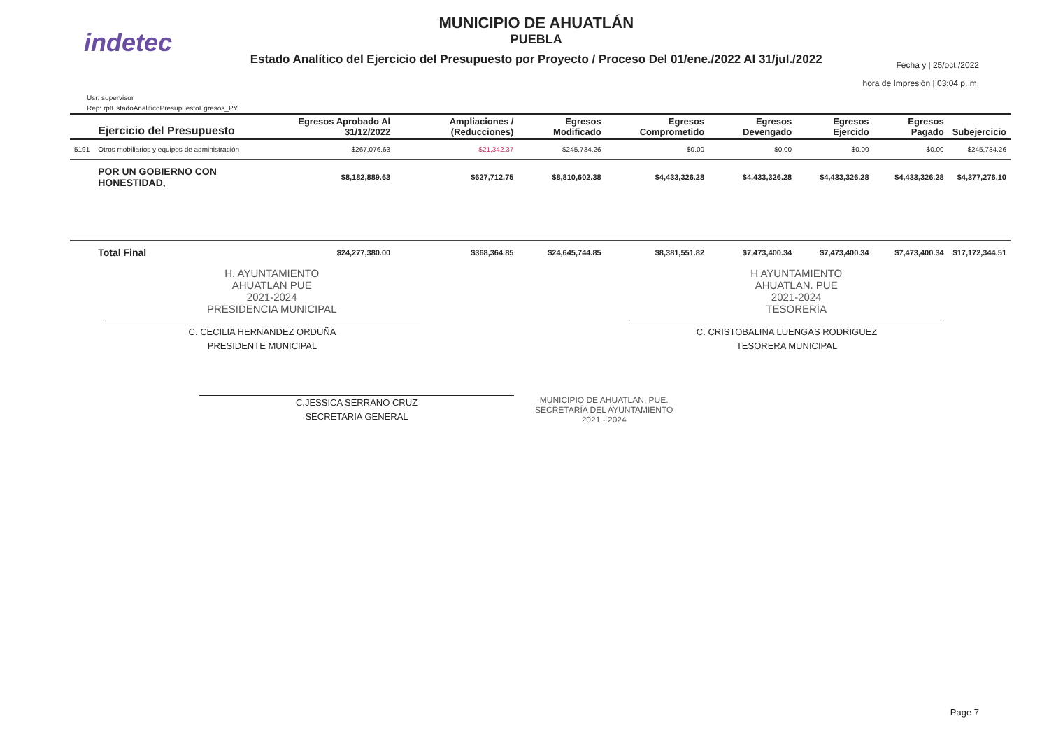indetec
MUNICIPIO DE AHUATLÁN
PUEBLA
Estado Analítico del Ejercicio del Presupuesto por Proyecto / Proceso Del 01/ene./2022 Al 31/jul./2022
Fecha y | 25/oct./2022
hora de Impresión | 03:04 p. m.
Usr: supervisor
Rep: rptEstadoAnaliticoPresupuestoEgresos_PY
| | Ejercicio del Presupuesto | Egresos Aprobado Al 31/12/2022 | Ampliaciones / (Reducciones) | Egresos Modificado | Egresos Comprometido | Egresos Devengado | Egresos Ejercido | Egresos Pagado | Subejercicio |
| --- | --- | --- | --- | --- | --- | --- | --- | --- | --- |
| 5191 | Otros mobiliarios y equipos de administración | $267,076.63 | -$21,342.37 | $245,734.26 | $0.00 | $0.00 | $0.00 | $0.00 | $245,734.26 |
| | POR UN GOBIERNO CON HONESTIDAD, | $8,182,889.63 | $627,712.75 | $8,810,602.38 | $4,433,326.28 | $4,433,326.28 | $4,433,326.28 | $4,433,326.28 | $4,377,276.10 |
| | Total Final | $24,277,380.00 | $368,364.85 | $24,645,744.85 | $8,381,551.82 | $7,473,400.34 | $7,473,400.34 | $7,473,400.34 | $17,172,344.51 |
H. AYUNTAMIENTO
AHUATLAN PUE
2021-2024
PRESIDENCIA MUNICIPAL
H AYUNTAMIENTO
AHUATLAN. PUE
2021-2024
TESORERÍA
C. CECILIA HERNANDEZ ORDUÑA
PRESIDENTE MUNICIPAL
C. CRISTOBALINA LUENGAS RODRIGUEZ
TESORERA MUNICIPAL
C.JESSICA SERRANO CRUZ
SECRETARIA GENERAL
MUNICIPIO DE AHUATLAN, PUE.
SECRETARÍA DEL AYUNTAMIENTO
2021 - 2024
Page 7